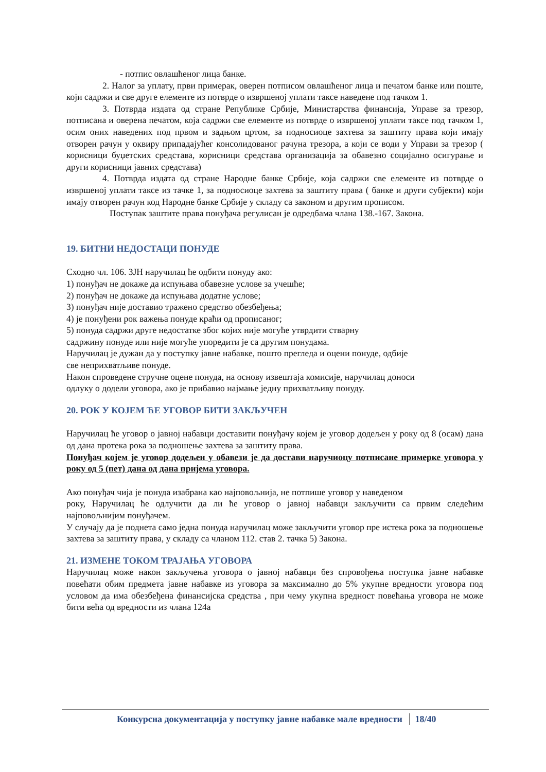- потпис овлашћеног лица банке.
2. Налог за уплату, први примерак, оверен потписом овлашћеног лица и печатом банке или поште, који садржи и све друге елементе из потврде о извршеној уплати таксе наведене под тачком 1.
3. Потврда издата од стране Републике Србије, Министарства финансија, Управе за трезор, потписана и оверена печатом, која садржи све елементе из потврде о извршеној уплати таксе под тачком 1, осим оних наведених под првом и задњом цртом, за подносиоце захтева за заштиту права који имају отворен рачун у оквиру припадајућег консолидованог рачуна трезора, а који се води у Управи за трезор ( корисници буџетских средстава, корисници средстава организација за обавезно социјално осигурање и други корисници јавних средстава)
4. Потврда издата од стране Народне банке Србије, која садржи све елементе из потврде о извршеној уплати таксе из тачке 1, за подносиоце захтева за заштиту права ( банке и други субјекти) који имају отворен рачун код Народне банке Србије у складу са законом и другим прописом.
Поступак заштите права понуђача регулисан је одредбама члана 138.-167. Закона.
19. БИТНИ НЕДОСТАЦИ ПОНУДЕ
Сходно чл. 106. ЗЈН наручилац ће одбити понуду ако:
1) понуђач не докаже да испуњава обавезне услове за учешће;
2) понуђач не докаже да испуњава додатне услове;
3) понуђач није доставио тражено средство обезбеђења;
4) је понуђени рок важења понуде краћи од прописаног;
5) понуда садржи друге недостатке због којих није могуће утврдити стварну
садржину понуде или није могуће упоредити је са другим понудама.
Наручилац је дужан да у поступку јавне набавке, пошто прегледа и оцени понуде, одбије
све неприхватљиве понуде.
Након спроведене стручне оцене понуда, на основу извештаја комисије, наручилац доноси
одлуку о додели уговора, ако је прибавио најмање једну прихватљиву понуду.
20. РОК У КОЈЕМ ЋЕ УГОВОР БИТИ ЗАКЉУЧЕН
Наручилац ће уговор о јавној набавци доставити понуђачу којем је уговор додељен у року од 8 (осам) дана од дана протека рока за подношење захтева за заштиту права.
Понуђач којем је уговор додељен у обавези је да достави наручиоцу потписане примерке уговора у року од 5 (пет) дана од дана пријема уговора.
Ако понуђач чија је понуда изабрана као најповољнија, не потпише уговор у наведеном
року, Наручилац ће одлучити да ли ће уговор о јавној набавци закључити са првим следећим најповољнијим понуђачем.
У случају да је поднета само једна понуда наручилац може закључити уговор пре истека рока за подношење захтева за заштиту права, у складу са чланом 112. став 2. тачка 5) Закона.
21. ИЗМЕНЕ ТОКОМ ТРАЈАЊА УГОВОРА
Наручилац може након закључења уговора о јавној набавци без спровођења поступка јавне набавке повећати обим предмета јавне набавке из уговора за максимално до 5% укупне вредности уговора под условом да има обезбеђена финансијска средства , при чему укупна вредност повећања уговора не може бити већа од вредности из члана 124а
Конкурсна документација у поступку јавне набавке мале вредности 18/40